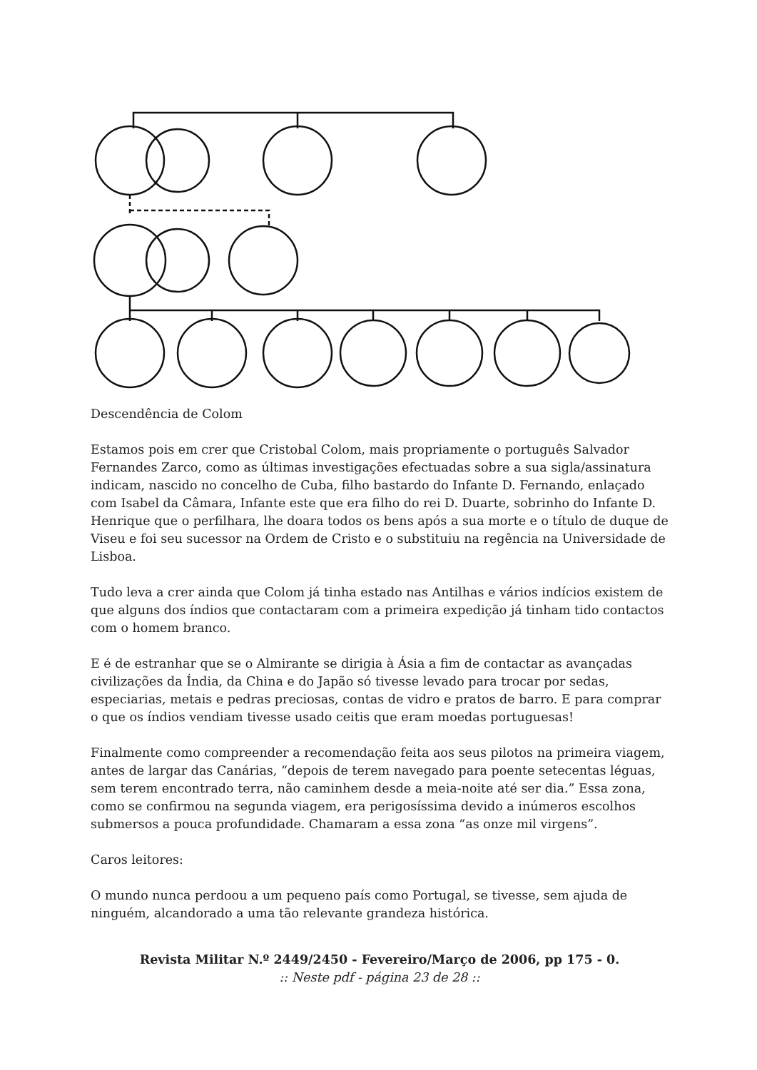Descendência de Colom
Estamos pois em crer que Cristobal Colom, mais propriamente o português Salvador Fernandes Zarco, como as últimas investigações efectuadas sobre a sua sigla/assinatura indicam, nascido no concelho de Cuba, filho bastardo do Infante D. Fernando, enlaçado com Isabel da Câmara, Infante este que era filho do rei D. Duarte, sobrinho do Infante D. Henrique que o perfilhara, lhe doara todos os bens após a sua morte e o título de duque de Viseu e foi seu sucessor na Ordem de Cristo e o substituiu na regência na Universidade de Lisboa.
Tudo leva a crer ainda que Colom já tinha estado nas Antilhas e vários indícios existem de que alguns dos índios que contactaram com a primeira expedição já tinham tido contactos com o homem branco.
E é de estranhar que se o Almirante se dirigia à Ásia a fim de contactar as avançadas civilizações da Índia, da China e do Japão só tivesse levado para trocar por sedas, especiarias, metais e pedras preciosas, contas de vidro e pratos de barro. E para comprar o que os índios vendiam tivesse usado ceitis que eram moedas portuguesas!
Finalmente como compreender a recomendação feita aos seus pilotos na primeira viagem, antes de largar das Canárias, “depois de terem navegado para poente setecentas léguas, sem terem encontrado terra, não caminhem desde a meia-noite até ser dia.” Essa zona, como se confirmou na segunda viagem, era perigosíssima devido a inúmeros escolhos submersos a pouca profundidade. Chamaram a essa zona “as onze mil virgens”.
Caros leitores:
O mundo nunca perdoou a um pequeno país como Portugal, se tivesse, sem ajuda de ninguém, alcandorado a uma tão relevante grandeza histórica.
Revista Militar N.º 2449/2450 - Fevereiro/Março de 2006, pp 175 - 0.
:: Neste pdf - página 23 de 28 ::